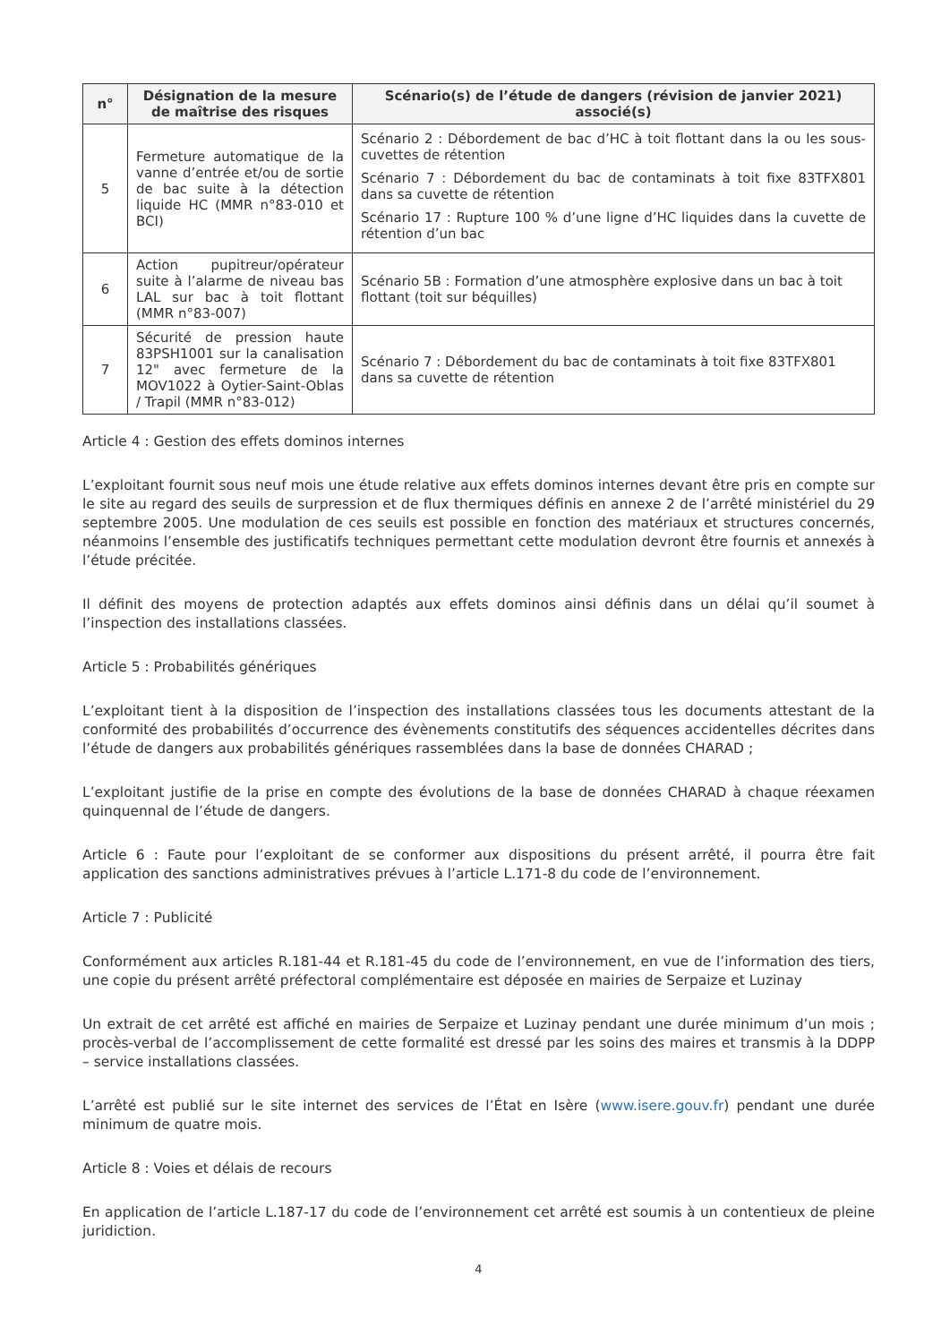| n° | Désignation de la mesure de maîtrise des risques | Scénario(s) de l’étude de dangers (révision de janvier 2021) associé(s) |
| --- | --- | --- |
| 5 | Fermeture automatique de la vanne d’entrée et/ou de sortie de bac suite à la détection liquide HC (MMR n°83-010 et BCI) | Scénario 2 : Débordement de bac d’HC à toit flottant dans la ou les sous-cuvettes de rétention Scénario 7 : Débordement du bac de contaminats à toit fixe 83TFX801 dans sa cuvette de rétention Scénario 17 : Rupture 100 % d’une ligne d’HC liquides dans la cuvette de rétention d’un bac |
| 6 | Action pupitreur/opérateur suite à l’alarme de niveau bas LAL sur bac à toit flottant (MMR n°83-007) | Scénario 5B : Formation d’une atmosphère explosive dans un bac à toit flottant (toit sur béquilles) |
| 7 | Sécurité de pression haute 83PSH1001 sur la canalisation 12" avec fermeture de la MOV1022 à Oytier-Saint-Oblas / Trapil (MMR n°83-012) | Scénario 7 : Débordement du bac de contaminats à toit fixe 83TFX801 dans sa cuvette de rétention |
Article 4 : Gestion des effets dominos internes
L’exploitant fournit sous neuf mois une étude relative aux effets dominos internes devant être pris en compte sur le site au regard des seuils de surpression et de flux thermiques définis en annexe 2 de l’arrêté ministériel du 29 septembre 2005. Une modulation de ces seuils est possible en fonction des matériaux et structures concernés, néanmoins l’ensemble des justificatifs techniques permettant cette modulation devront être fournis et annexés à l’étude précitée.
Il définit des moyens de protection adaptés aux effets dominos ainsi définis dans un délai qu’il soumet à l’inspection des installations classées.
Article 5 : Probabilités génériques
L’exploitant tient à la disposition de l’inspection des installations classées tous les documents attestant de la conformité des probabilités d’occurrence des évènements constitutifs des séquences accidentelles décrites dans l’étude de dangers aux probabilités génériques rassemblées dans la base de données CHARAD ;
L’exploitant justifie de la prise en compte des évolutions de la base de données CHARAD à chaque réexamen quinquennal de l’étude de dangers.
Article 6 : Faute pour l’exploitant de se conformer aux dispositions du présent arrêté, il pourra être fait application des sanctions administratives prévues à l’article L.171-8 du code de l’environnement.
Article 7 : Publicité
Conformément aux articles R.181-44 et R.181-45 du code de l’environnement, en vue de l’information des tiers, une copie du présent arrêté préfectoral complémentaire est déposée en mairies de Serpaize et Luzinay
Un extrait de cet arrêté est affiché en mairies de Serpaize et Luzinay pendant une durée minimum d’un mois ; procès-verbal de l’accomplissement de cette formalité est dressé par les soins des maires et transmis à la DDPP – service installations classées.
L’arrêté est publié sur le site internet des services de l’État en Isère (www.isere.gouv.fr) pendant une durée minimum de quatre mois.
Article 8 : Voies et délais de recours
En application de l’article L.187-17 du code de l’environnement cet arrêté est soumis à un contentieux de pleine juridiction.
4